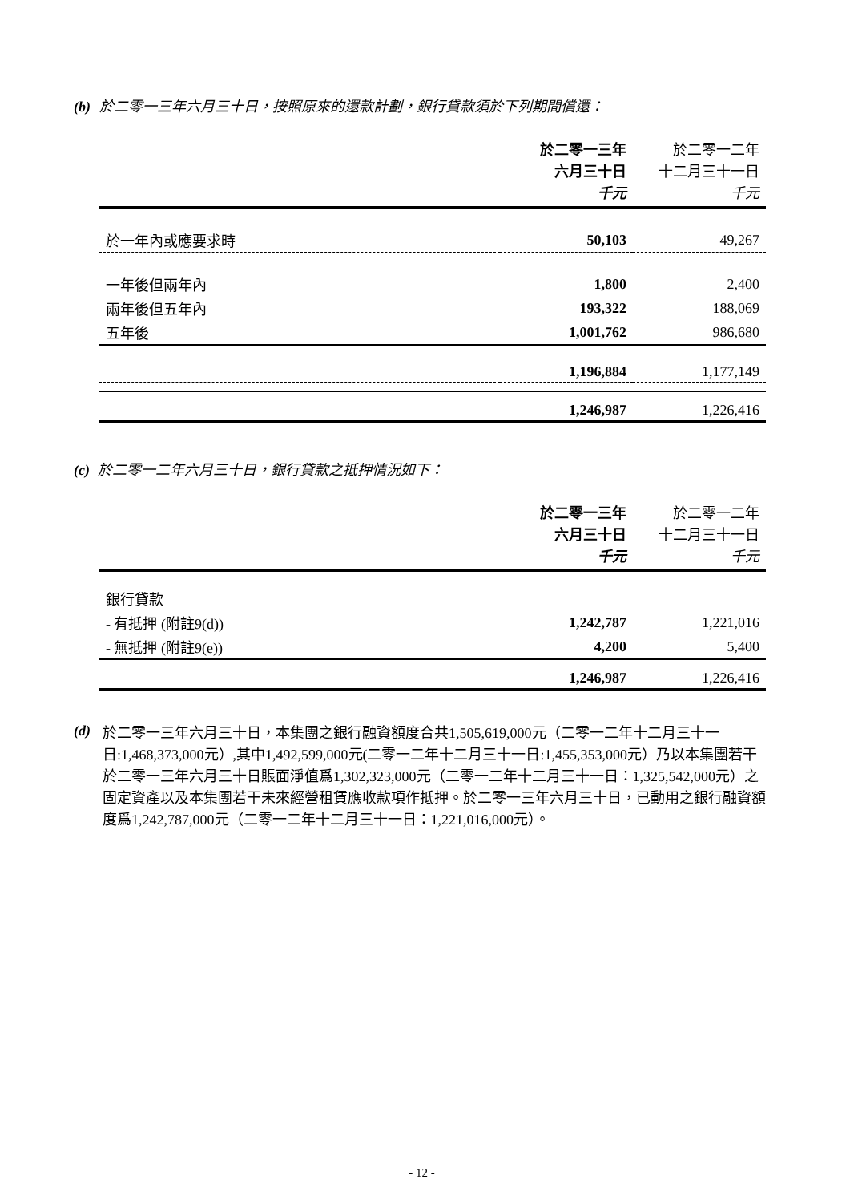(b) 於二零一三年六月三十日，按照原來的還款計劃，銀行貸款須於下列期間償還：
| | 於二零一三年 六月三十日 千元 | 於二零一二年 十二月三十一日 千元 |
| --- | --- | --- |
| 於一年內或應要求時 | 50,103 | 49,267 |
| 一年後但兩年內 | 1,800 | 2,400 |
| 兩年後但五年內 | 193,322 | 188,069 |
| 五年後 | 1,001,762 | 986,680 |
| | 1,196,884 | 1,177,149 |
| | 1,246,987 | 1,226,416 |
(c) 於二零一二年六月三十日，銀行貸款之抵押情況如下：
| | 於二零一三年 六月三十日 千元 | 於二零一二年 十二月三十一日 千元 |
| --- | --- | --- |
| 銀行貸款 | | |
| - 有抵押 (附註9(d)) | 1,242,787 | 1,221,016 |
| - 無抵押 (附註9(e)) | 4,200 | 5,400 |
| | 1,246,987 | 1,226,416 |
(d)
於二零一三年六月三十日，本集團之銀行融資額度合共1,505,619,000元（二零一二年十二月三十一日:1,468,373,000元）,其中1,492,599,000元(二零一二年十二月三十一日:1,455,353,000元）乃以本集團若干於二零一三年六月三十日賬面淨值爲1,302,323,000元（二零一二年十二月三十一日：1,325,542,000元）之固定資產以及本集團若干未來經營租賃應收款項作抵押。於二零一三年六月三十日，已動用之銀行融資額度爲1,242,787,000元（二零一二年十二月三十一日：1,221,016,000元）。
- 12 -